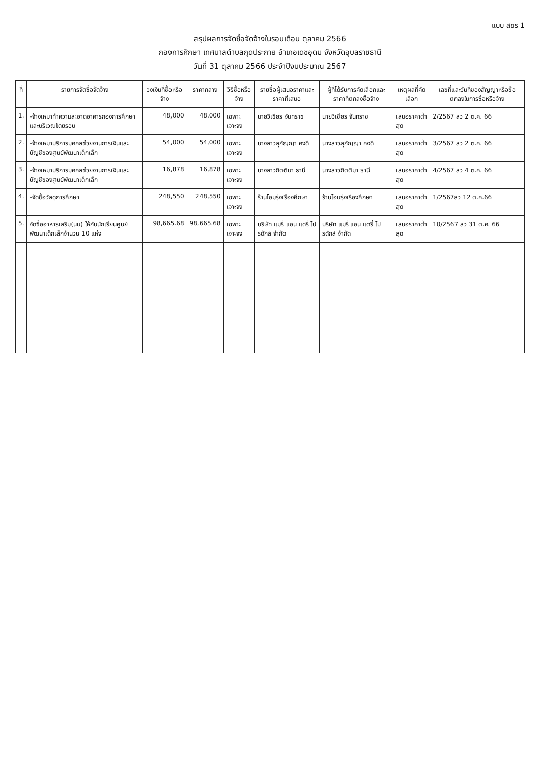แบบ สขร 1
สรุปผลการจัดซื้อจัดจ้างในรอบเดือน ตุลาคม 2566
กองการศึกษา เทศบาลตำบลกุดประกาย อำเภอเดชอุดม จังหวัดอุบลราชธานี
วันที่ 31 ตุลาคม 2566 ประจำปีงบประมาณ 2567
| ที่ | รายการจัดซื้อจัดจ้าง | วงเงินที่ซื้อหรือจ้าง | ราคากลาง | วิธีซื้อหรือจ้าง | รายชื่อผู้เสนอราคาและราคาที่เสนอ | ผู้ที่ได้รับการคัดเลือกและราคาที่ตกลงซื้อจ้าง | เหตุผลที่คัดเลือก | เลขที่และวันที่ของสัญญาหรือข้อตกลงในการซื้อหรือจ้าง |
| --- | --- | --- | --- | --- | --- | --- | --- | --- |
| 1. | -จ้างเหมาทำความสะอาดอาคารกองการศึกษาและบริเวณโดยรอบ | 48,000 | 48,000 | เฉพาะเจาะจง | นายวิเชียร จันทราช | นายวิเชียร จันทราช | เสนอราคาต่ำสุด | 2/2567 ลว 2 ต.ค. 66 |
| 2. | -จ้างเหมาบริการบุคคลช่วยงานการเงินและบัญชีของศูนย์พัฒนาเด็กเล็ก | 54,000 | 54,000 | เฉพาะเจาะจง | นางสาวสุกัญญา คงดี | นางสาวสุกัญญา คงดี | เสนอราคาต่ำสุด | 3/2567 ลว 2 ต.ค. 66 |
| 3. | -จ้างเหมาบริการบุคคลช่วยงานการเงินและบัญชีของศูนย์พัฒนาเด็กเล็ก | 16,878 | 16,878 | เฉพาะเจาะจง | นางสาวกิตติมา ธานี | นางสาวกิตติมา ธานี | เสนอราคาต่ำสุด | 4/2567 ลว 4 ต.ค. 66 |
| 4. | -จัดซื้อวัสดุการศึกษา | 248,550 | 248,550 | เฉพาะเจาะจง | ร้านโอมรุ่งเรืองศึกษา | ร้านโอมรุ่งเรืองศึกษา | เสนอราคาต่ำสุด | 1/2567ลว 12 ต.ค.66 |
| 5. | จัดซื้ออาหารเสริม(นม) ให้กับนักเรียนศูนย์พัฒนาเด็กเล็กจำนวน 10 แห่ง | 98,665.68 | 98,665.68 | เฉพาะเจาะจง | บริษัท แมรี่ แอน แดรี่ โปรดักส์ จำกัด | บริษัท แมรี่ แอน แดรี่ โปรดักส์ จำกัด | เสนอราคาต่ำสุด | 10/2567 ลว 31 ต.ค. 66 |